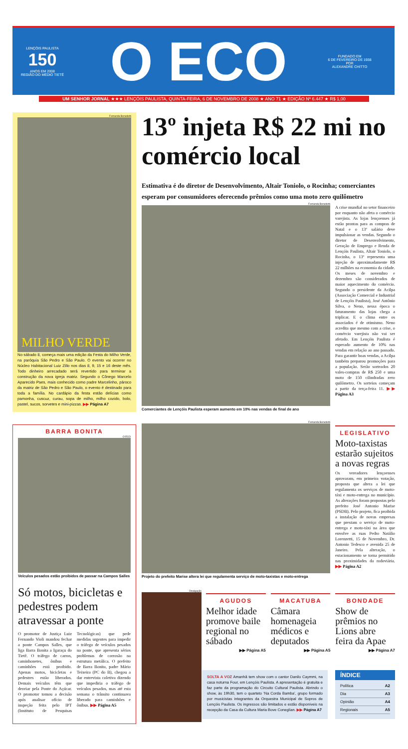LENÇÓIS PAULISTA
150
ANOS EM 2008
REGIÃO DO MÉDIO TIETÊ
O ECO
FUNDADO EM
6 DE FEVEREIRO DE 1938 POR
ALEXANDRE CHITTO
UM SENHOR JORNAL ★★★ LENÇÓIS PAULISTA, QUINTA-FEIRA, 6 DE NOVEMBRO DE 2008 ★ ANO 71 ★ EDIÇÃO Nº 6.447 ★ R$ 1,00
Fernanda Benedetti
MILHO VERDE
No sábado 8, começa mais uma edição da Festa do Milho Verde, na paróquia São Pedro e São Paulo. O evento vai ocorrer no Núcleo Habitacional Luiz Zillo nos dias 8, 9, 15 e 16 deste mês. Todo dinheiro arrecadado será revertido para terminar a construção da nova igreja matriz. Segundo o Cônego Marcelo Aparecido Paes, mais conhecido como padre Marcelinho, pároco da matriz de São Pedro e São Paulo, o evento é destinado para toda a família. No cardápio da festa estão delícias como pamonha, cuscuz, curau, sopa de milho, milho cozido, bolo, pastel, sucos, sorvetes e mini-pizzas. ▶▶ Página A7
13º injeta R$ 22 mi no comércio local
Estimativa é do diretor de Desenvolvimento, Altair Toniolo, o Rocinha; comerciantes esperam por consumidores oferecendo prêmios como uma moto zero quilômetro
Fernanda Benedetti
Comerciantes de Lençóis Paulista esperam aumento em 10% nas vendas de final de ano
A crise mundial no setor financeiro por enquanto não afeta o comércio varejista. As lojas lençoenses já estão prontas para as compras de Natal e o 13º salário deve impulsionar as vendas. Segundo o diretor de Desenvolvimento, Geração de Emprego e Renda de Lençóis Paulista, Altair Toniolo, o Rocinha, o 13º representa uma injeção de aproximadamente R$ 22 milhões na economia da cidade. Os meses de novembro e dezembro são considerados de maior aquecimento do comércio. Segundo o presidente da Acilpa (Associação Comercial e Industrial de Lençóis Paulista), José Antônio Silva, o Neno, nessa época o faturamento das lojas chega a triplicar. E o clima entre os associados é de otimismo. Neno acredita que mesmo com a crise, o comércio varejista não vai ser afetado. Em Lençóis Paulista é esperado aumento de 10% nas vendas em relação ao ano passado. Para garantir boas vendas, a Acilpa também preparou promoções para a população. Serão sorteados 20 vales-compras de R$ 250 e uma moto de 150 cilindradas zero quilômetro. Os sorteios começam a partir da terça-feira 11. ▶▶ Página A3
BARRA BONITA
O ECO
Veículos pesados estão proibidos de passar na Campos Salles
Só motos, bicicletas e pedestres podem atravessar a ponte
O promotor de Justiça Luiz Fernando Violi mandou fechar a ponte Campos Salles, que liga Barra Bonita a Igaraçu do Tietê. O tráfego de carros, caminhonetes, ônibus e caminhões está proibido. Apenas motos, bicicletas e pedestres estão liberados. Demais veículos têm que desviar pela Ponte do Açúcar. O promotor tomou a decisão após analisar ofício de inspeção feita pelo IPT (Instituto de Pesquisas Tecnológicas) que pede medidas urgentes para impedir o tráfego de veículos pesados na ponte, que apresenta sérios problemas de corrosão na estrutura metálica. O prefeito de Barra Bonita, padre Mário Teixeira (PC do B), chegou a dar entrevista coletiva dizendo que impediria o tráfego de veículos pesados, mas até esta semana o trânsito continuava liberado para caminhões e ônibus. ▶▶ Página A5
Fernanda Benedetti
Projeto do prefeito Marise altera lei que regulamenta serviço de moto-taxistas e moto-entrega
LEGISLATIVO
Moto-taxistas estarão sujeitos a novas regras
Os vereadores lençoenses aprovaram, em primeira votação, proposta que altera a lei que regulamenta os serviços de moto-táxi e moto-entrega no município. As alterações foram propostas pelo prefeito José Antonio Marise (PSDB). Pelo projeto, fica proibida a instalação de novas empresas que prestam o serviço de moto-entrega e moto-táxi na área que envolve as ruas Pedro Natálio Lorenzetti, 15 de Novembro, Dr. Antonio Tedesco e avenida 25 de Janeiro. Pela alteração, o estacionamento se torna permitido nas proximidades da rodoviária. ▶▶ Página A2
Divulgação
AGUDOS
Melhor idade promove baile regional no sábado
▶▶ Página A5
MACATUBA
Câmara homenageia médicos e deputados
▶▶ Página A5
BONDADE
Show de prêmios no Lions abre feira da Apae
▶▶ Página A7
SOLTA A VOZ Amanhã tem show com o cantor Danilo Caymmi, na casa noturna Four, em Lençóis Paulista. A apresentação é gratuita e faz parte da programação do Circuito Cultural Paulista. Abrindo o show, às 19h30, tem o quarteto ‘Na Corda Bamba’, grupo formado por musicistas integrantes da Orquestra Municipal de Sopros de Lençóis Paulista. Os ingressos são limitados e estão disponíveis na recepção da Casa da Cultura Maria Bove Coneglian. ▶▶ Página A7
ÍNDICE
Política A2
Dia A3
Opinião A4
Regionais A5